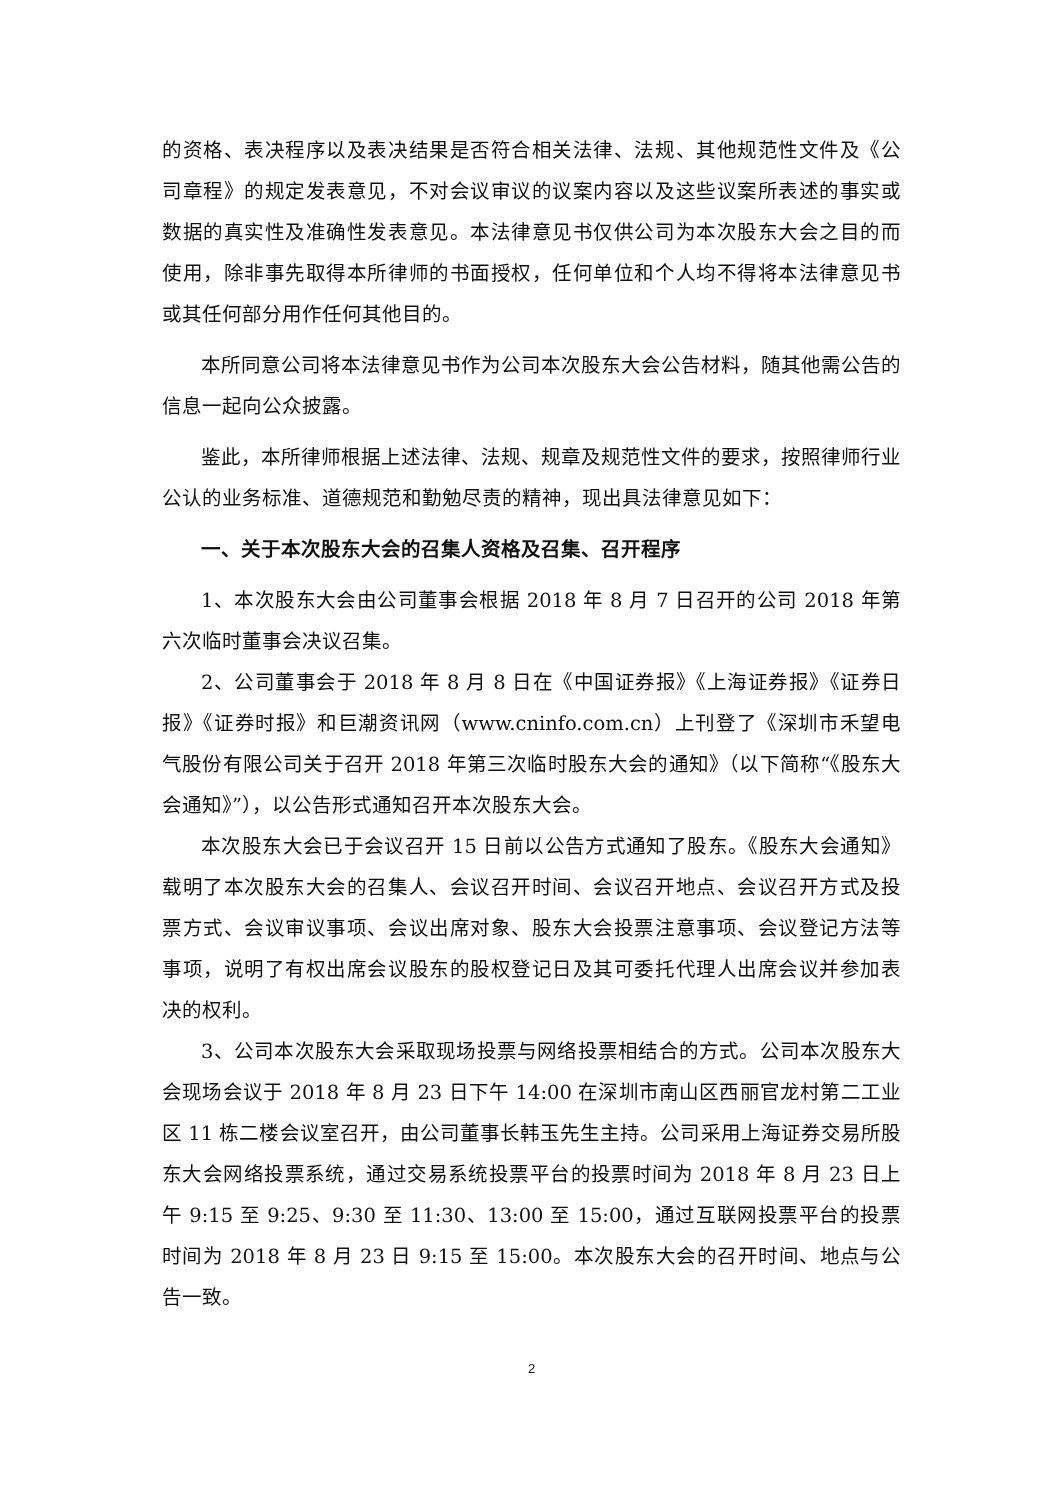的资格、表决程序以及表决结果是否符合相关法律、法规、其他规范性文件及《公司章程》的规定发表意见，不对会议审议的议案内容以及这些议案所表述的事实或数据的真实性及准确性发表意见。本法律意见书仅供公司为本次股东大会之目的而使用，除非事先取得本所律师的书面授权，任何单位和个人均不得将本法律意见书或其任何部分用作任何其他目的。
本所同意公司将本法律意见书作为公司本次股东大会公告材料，随其他需公告的信息一起向公众披露。
鉴此，本所律师根据上述法律、法规、规章及规范性文件的要求，按照律师行业公认的业务标准、道德规范和勤勉尽责的精神，现出具法律意见如下：
一、关于本次股东大会的召集人资格及召集、召开程序
1、本次股东大会由公司董事会根据 2018 年 8 月 7 日召开的公司 2018 年第六次临时董事会决议召集。
2、公司董事会于 2018 年 8 月 8 日在《中国证券报》《上海证券报》《证券日报》《证券时报》和巨潮资讯网（www.cninfo.com.cn）上刊登了《深圳市禾望电气股份有限公司关于召开 2018 年第三次临时股东大会的通知》（以下简称“《股东大会通知》”），以公告形式通知召开本次股东大会。
本次股东大会已于会议召开 15 日前以公告方式通知了股东。《股东大会通知》载明了本次股东大会的召集人、会议召开时间、会议召开地点、会议召开方式及投票方式、会议审议事项、会议出席对象、股东大会投票注意事项、会议登记方法等事项，说明了有权出席会议股东的股权登记日及其可委托代理人出席会议并参加表决的权利。
3、公司本次股东大会采取现场投票与网络投票相结合的方式。公司本次股东大会现场会议于 2018 年 8 月 23 日下午 14:00 在深圳市南山区西丽官龙村第二工业区 11 栋二楼会议室召开，由公司董事长韩玉先生主持。公司采用上海证券交易所股东大会网络投票系统，通过交易系统投票平台的投票时间为 2018 年 8 月 23 日上午 9:15 至 9:25、9:30 至 11:30、13:00 至 15:00，通过互联网投票平台的投票时间为 2018 年 8 月 23 日 9:15 至 15:00。本次股东大会的召开时间、地点与公告一致。
2